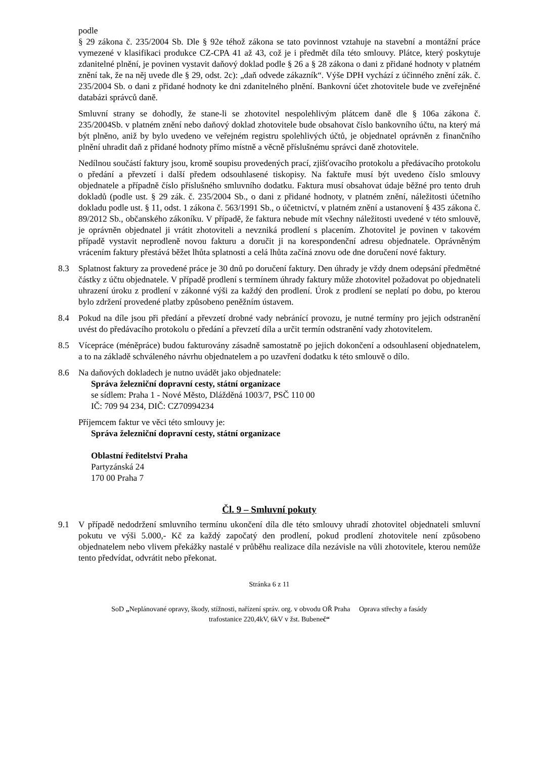podle
§ 29 zákona č. 235/2004 Sb. Dle § 92e téhož zákona se tato povinnost vztahuje na stavební a montážní práce vymezené v klasifikaci produkce CZ-CPA 41 až 43, což je i předmět díla této smlouvy. Plátce, který poskytuje zdanitelné plnění, je povinen vystavit daňový doklad podle § 26 a § 28 zákona o dani z přidané hodnoty v platném znění tak, že na něj uvede dle § 29, odst. 2c): „daň odvede zákazník“. Výše DPH vychází z účinného znění zák. č. 235/2004 Sb. o dani z přidané hodnoty ke dni zdanitelného plnění. Bankovní účet zhotovitele bude ve zveřejněné databázi správců daně.
Smluvní strany se dohodly, že stane-li se zhotovitel nespolehlivým plátcem daně dle § 106a zákona č. 235/2004Sb. v platném znění nebo daňový doklad zhotovitele bude obsahovat číslo bankovního účtu, na který má být plněno, aniž by bylo uvedeno ve veřejném registru spolehlivých účtů, je objednatel oprávněn z finančního plnění uhradit daň z přidané hodnoty přímo místně a věcně příslušnému správci daně zhotovitele.
Nedílnou součástí faktury jsou, kromě soupisu provedených prací, zjišťovacího protokolu a předávacího protokolu o předání a převzetí i další předem odsouhlasené tiskopisy. Na faktuře musí být uvedeno číslo smlouvy objednatele a případně číslo příslušného smluvního dodatku. Faktura musí obsahovat údaje běžné pro tento druh dokladů (podle ust. § 29 zák. č. 235/2004 Sb., o dani z přidané hodnoty, v platném znění, náležitosti účetního dokladu podle ust. § 11, odst. 1 zákona č. 563/1991 Sb., o účetnictví, v platném znění a ustanovení § 435 zákona č. 89/2012 Sb., občanského zákoníku. V případě, že faktura nebude mít všechny náležitosti uvedené v této smlouvě, je oprávněn objednatel ji vrátit zhotoviteli a nevzniká prodlení s placením. Zhotovitel je povinen v takovém případě vystavit neprodleně novou fakturu a doručit ji na korespondenční adresu objednatele. Oprávněným vrácením faktury přestává běžet lhůta splatnosti a celá lhůta začíná znovu ode dne doručení nové faktury.
8.3 Splatnost faktury za provedené práce je 30 dnů po doručení faktury. Den úhrady je vždy dnem odepsání předmětné částky z účtu objednatele. V případě prodlení s termínem úhrady faktury může zhotovitel požadovat po objednateli uhrazení úroku z prodlení v zákonné výši za každý den prodlení. Úrok z prodlení se neplatí po dobu, po kterou bylo zdržení provedené platby způsobeno peněžním ústavem.
8.4 Pokud na díle jsou při předání a převzetí drobné vady nebránící provozu, je nutné termíny pro jejich odstranění uvést do předávacího protokolu o předání a převzetí díla a určit termín odstranění vady zhotovitelem.
8.5 Vícepráce (méněpráce) budou fakturovány zásadně samostatně po jejich dokončení a odsouhlasení objednatelem, a to na základě schváleného návrhu objednatelem a po uzavření dodatku k této smlouvě o dílo.
8.6 Na daňových dokladech je nutno uvádět jako objednatele:
Správa železniční dopravní cesty, státní organizace
se sídlem: Praha 1 - Nové Město, Dlážděná 1003/7, PSČ 110 00
IČ: 709 94 234, DIČ: CZ70994234
Příjemcem faktur ve věci této smlouvy je:
Správa železniční dopravní cesty, státní organizace
Oblastní ředitelství Praha
Partyzánská 24
170 00 Praha 7
Čl. 9 – Smluvní pokuty
9.1 V případě nedodržení smluvního termínu ukončení díla dle této smlouvy uhradí zhotovitel objednateli smluvní pokutu ve výši 5.000,- Kč za každý započatý den prodlení, pokud prodlení zhotovitele není způsobeno objednatelem nebo vlivem překážky nastalé v průběhu realizace díla nezávisle na vůli zhotovitele, kterou nemůže tento předvídat, odvrátit nebo překonat.
Stránka 6 z 11
SoD „Neplánované opravy, škody, stížnosti, nařízení správ. org. v obvodu OŘ Praha Oprava střechy a fasády
trafostanice 220,4kV, 6kV v žst. Bubeneč“